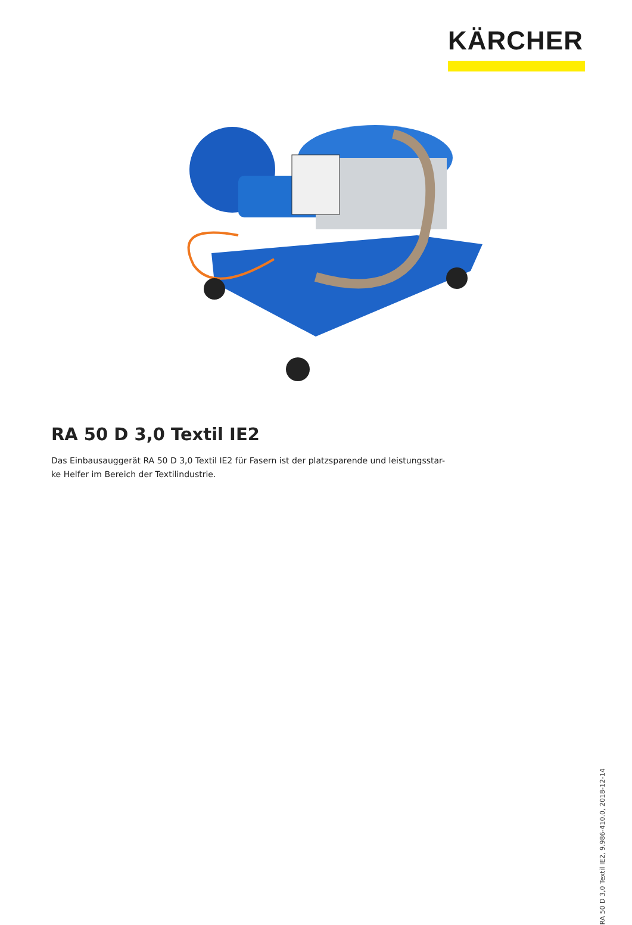KÄRCHER
RA 50 D 3,0 Textil IE2
Das Einbausauggerät RA 50 D 3,0 Textil IE2 für Fasern ist der platzsparende und leistungsstar-
ke Helfer im Bereich der Textilindustrie.
RA 50 D 3,0 Textil IE2, 9.986-410.0, 2018-12-14